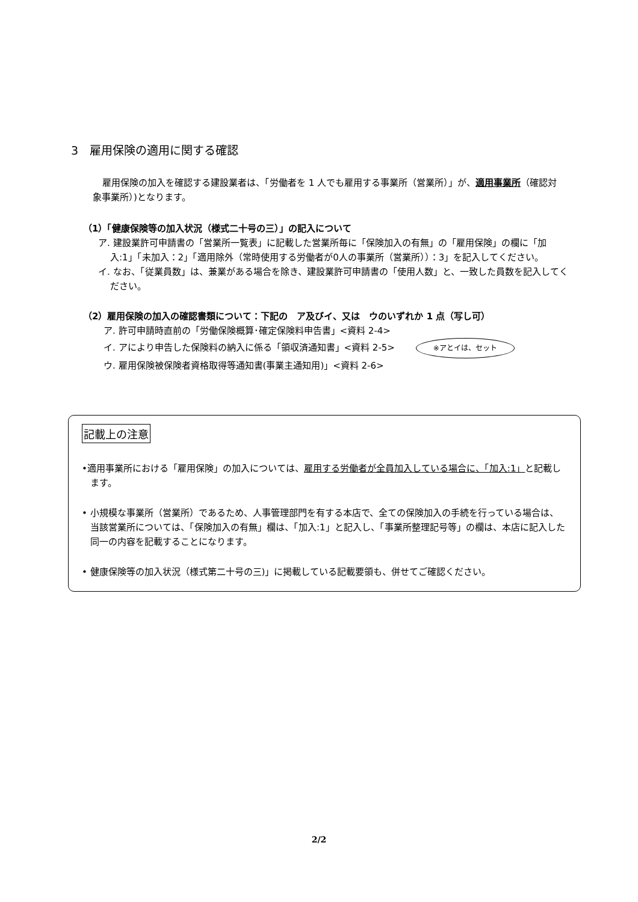3　雇用保険の適用に関する確認
雇用保険の加入を確認する建設業者は、「労働者を 1 人でも雇用する事業所（営業所）」が、適用事業所（確認対象事業所）)となります。
（1）「健康保険等の加入状況（様式二十号の三）」の記入について
ア. 建設業許可申請書の「営業所一覧表」に記載した営業所毎に「保険加入の有無」の「雇用保険」の欄に「加入:1」「未加入：2」「適用除外（常時使用する労働者が0人の事業所（営業所））：3」を記入してください。
イ. なお、「従業員数」は、兼業がある場合を除き、建設業許可申請書の「使用人数」と、一致した員数を記入してください。
（2）雇用保険の加入の確認書類について：下記の　ア及びイ、又は　ウのいずれか 1 点（写し可）
ア. 許可申請時直前の「労働保険概算･確定保険料申告書」<資料 2-4>
イ. アにより申告した保険料の納入に係る「領収済通知書」<資料 2-5> ※アとイは、セット
ウ. 雇用保険被保険者資格取得等通知書(事業主通知用)」<資料 2-6>
記載上の注意
•適用事業所における「雇用保険」の加入については、雇用する労働者が全員加入している場合に、「加入:1」と記載します。
• 小規模な事業所（営業所）であるため、人事管理部門を有する本店で、全ての保険加入の手続を行っている場合は、当該営業所については、「保険加入の有無」欄は、「加入:1」と記入し、「事業所整理記号等」の欄は、本店に記入した同一の内容を記載することになります。
• 健康保険等の加入状況（様式第二十号の三)」に掲載している記載要領も、併せてご確認ください。
2/2